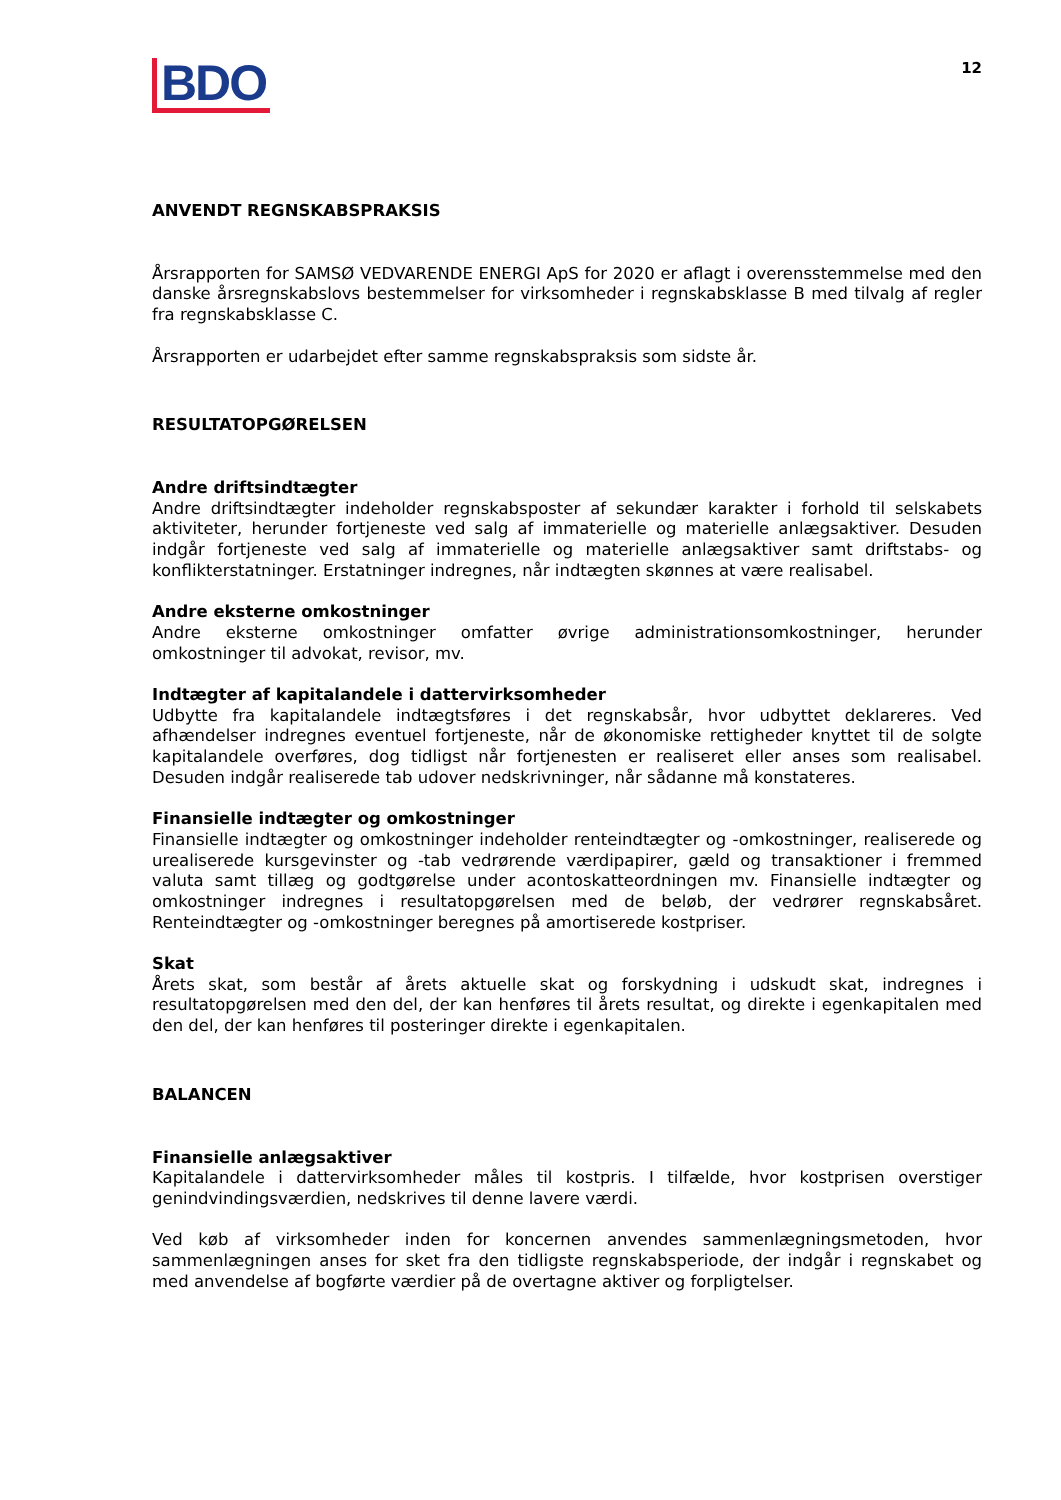BDO
12
ANVENDT REGNSKABSPRAKSIS
Årsrapporten for SAMSØ VEDVARENDE ENERGI ApS for 2020 er aflagt i overensstemmelse med den danske årsregnskabslovs bestemmelser for virksomheder i regnskabsklasse B med tilvalg af regler fra regnskabsklasse C.
Årsrapporten er udarbejdet efter samme regnskabspraksis som sidste år.
RESULTATOPGØRELSEN
Andre driftsindtægter
Andre driftsindtægter indeholder regnskabsposter af sekundær karakter i forhold til selskabets aktiviteter, herunder fortjeneste ved salg af immaterielle og materielle anlægsaktiver. Desuden indgår fortjeneste ved salg af immaterielle og materielle anlægsaktiver samt driftstabs- og konflikterstatninger. Erstatninger indregnes, når indtægten skønnes at være realisabel.
Andre eksterne omkostninger
Andre eksterne omkostninger omfatter øvrige administrationsomkostninger, herunder omkostninger til advokat, revisor, mv.
Indtægter af kapitalandele i dattervirksomheder
Udbytte fra kapitalandele indtægtsføres i det regnskabsår, hvor udbyttet deklareres. Ved afhændelser indregnes eventuel fortjeneste, når de økonomiske rettigheder knyttet til de solgte kapitalandele overføres, dog tidligst når fortjenesten er realiseret eller anses som realisabel. Desuden indgår realiserede tab udover nedskrivninger, når sådanne må konstateres.
Finansielle indtægter og omkostninger
Finansielle indtægter og omkostninger indeholder renteindtægter og -omkostninger, realiserede og urealiserede kursgevinster og -tab vedrørende værdipapirer, gæld og transaktioner i fremmed valuta samt tillæg og godtgørelse under acontoskatteordningen mv. Finansielle indtægter og omkostninger indregnes i resultatopgørelsen med de beløb, der vedrører regnskabsåret. Renteindtægter og -omkostninger beregnes på amortiserede kostpriser.
Skat
Årets skat, som består af årets aktuelle skat og forskydning i udskudt skat, indregnes i resultatopgørelsen med den del, der kan henføres til årets resultat, og direkte i egenkapitalen med den del, der kan henføres til posteringer direkte i egenkapitalen.
BALANCEN
Finansielle anlægsaktiver
Kapitalandele i dattervirksomheder måles til kostpris. I tilfælde, hvor kostprisen overstiger genindvindingsværdien, nedskrives til denne lavere værdi.
Ved køb af virksomheder inden for koncernen anvendes sammenlægningsmetoden, hvor sammenlægningen anses for sket fra den tidligste regnskabsperiode, der indgår i regnskabet og med anvendelse af bogførte værdier på de overtagne aktiver og forpligtelser.